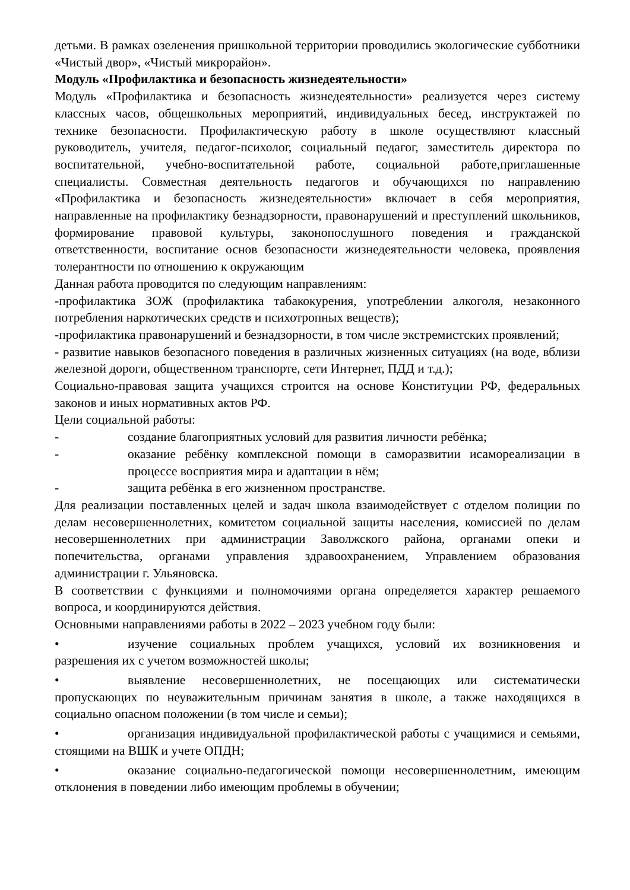детьми. В рамках озеленения пришкольной территории проводились экологические субботники «Чистый двор», «Чистый микрорайон».
Модуль «Профилактика и безопасность жизнедеятельности»
Модуль «Профилактика и безопасность жизнедеятельности» реализуется через систему классных часов, общешкольных мероприятий, индивидуальных бесед, инструктажей по технике безопасности. Профилактическую работу в школе осуществляют классный руководитель, учителя, педагог-психолог, социальный педагог, заместитель директора по воспитательной, учебно-воспитательной работе, социальной работе,приглашенные специалисты. Совместная деятельность педагогов и обучающихся по направлению «Профилактика и безопасность жизнедеятельности» включает в себя мероприятия, направленные на профилактику безнадзорности, правонарушений и преступлений школьников, формирование правовой культуры, законопослушного поведения и гражданской ответственности, воспитание основ безопасности жизнедеятельности человека, проявления толерантности по отношению к окружающим
Данная работа проводится по следующим направлениям:
-профилактика ЗОЖ (профилактика табакокурения, употреблении алкоголя, незаконного потребления наркотических средств и психотропных веществ);
-профилактика правонарушений и безнадзорности, в том числе экстремистских проявлений;
- развитие навыков безопасного поведения в различных жизненных ситуациях (на воде, вблизи железной дороги, общественном транспорте, сети Интернет, ПДД и т.д.);
Социально-правовая защита учащихся строится на основе Конституции РФ, федеральных законов и иных нормативных актов РФ.
Цели социальной работы:
- создание благоприятных условий для развития личности ребёнка;
- оказание ребёнку комплексной помощи в саморазвитии исамореализации в процессе восприятия мира и адаптации в нём;
- защита ребёнка в его жизненном пространстве.
Для реализации поставленных целей и задач школа взаимодействует с отделом полиции по делам несовершеннолетних, комитетом социальной защиты населения, комиссией по делам несовершеннолетних при администрации Заволжского района, органами опеки и попечительства, органами управления здравоохранением, Управлением образования администрации г. Ульяновска.
В соответствии с функциями и полномочиями органа определяется характер решаемого вопроса, и координируются действия.
Основными направлениями работы в 2022 – 2023 учебном году были:
• изучение социальных проблем учащихся, условий их возникновения и разрешения их с учетом возможностей школы;
• выявление несовершеннолетних, не посещающих или систематически пропускающих по неуважительным причинам занятия в школе, а также находящихся в социально опасном положении (в том числе и семьи);
• организация индивидуальной профилактической работы с учащимися и семьями, стоящими на ВШК и учете ОПДН;
• оказание социально-педагогической помощи несовершеннолетним, имеющим отклонения в поведении либо имеющим проблемы в обучении;